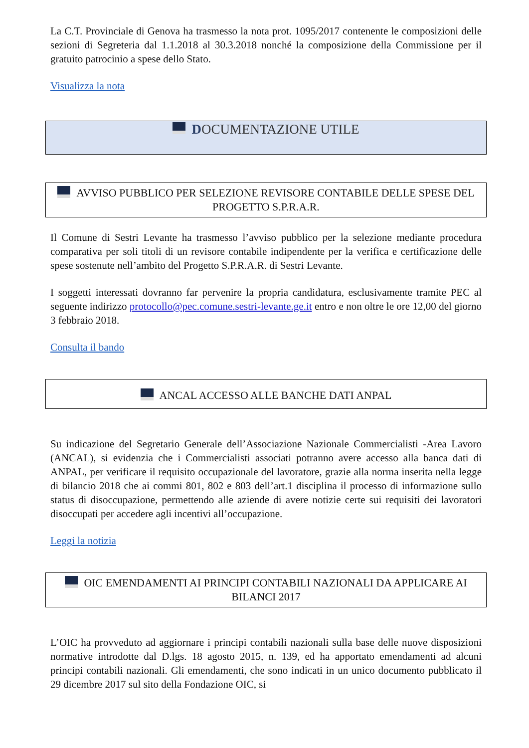La C.T. Provinciale di Genova ha trasmesso la nota prot. 1095/2017 contenente le composizioni delle sezioni di Segreteria dal 1.1.2018 al 30.3.2018 nonché la composizione della Commissione per il gratuito patrocinio a spese dello Stato.
Visualizza la nota
DOCUMENTAZIONE UTILE
AVVISO PUBBLICO PER SELEZIONE REVISORE CONTABILE DELLE SPESE DEL PROGETTO S.P.R.A.R.
Il Comune di Sestri Levante ha trasmesso l’avviso pubblico per la selezione mediante procedura comparativa per soli titoli di un revisore contabile indipendente per la verifica e certificazione delle spese sostenute nell’ambito del Progetto S.P.R.A.R. di Sestri Levante.
I soggetti interessati dovranno far pervenire la propria candidatura, esclusivamente tramite PEC al seguente indirizzo protocollo@pec.comune.sestri-levante.ge.it entro e non oltre le ore 12,00 del giorno 3 febbraio 2018.
Consulta il bando
ANCAL ACCESSO ALLE BANCHE DATI ANPAL
Su indicazione del Segretario Generale dell’Associazione Nazionale Commercialisti -Area Lavoro (ANCAL), si evidenzia che i Commercialisti associati potranno avere accesso alla banca dati di ANPAL, per verificare il requisito occupazionale del lavoratore, grazie alla norma inserita nella legge di bilancio 2018 che ai commi 801, 802 e 803 dell’art.1 disciplina il processo di informazione sullo status di disoccupazione, permettendo alle aziende di avere notizie certe sui requisiti dei lavoratori disoccupati per accedere agli incentivi all’occupazione.
Leggi la notizia
OIC EMENDAMENTI AI PRINCIPI CONTABILI NAZIONALI DA APPLICARE AI BILANCI 2017
L’OIC ha provveduto ad aggiornare i principi contabili nazionali sulla base delle nuove disposizioni normative introdotte dal D.lgs. 18 agosto 2015, n. 139, ed ha apportato emendamenti ad alcuni principi contabili nazionali. Gli emendamenti, che sono indicati in un unico documento pubblicato il 29 dicembre 2017 sul sito della Fondazione OIC, si